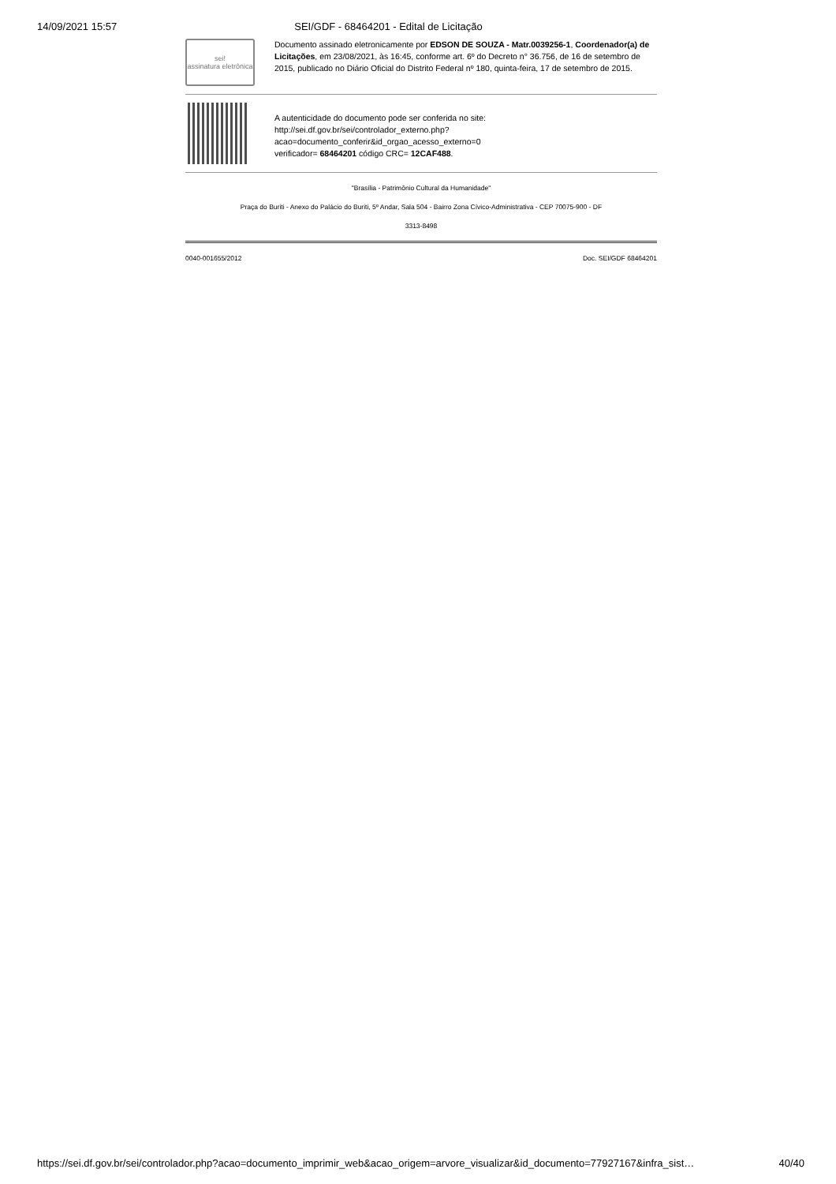14/09/2021 15:57 SEI/GDF - 68464201 - Edital de Licitação
sei!
assinatura eletrônica
Documento assinado eletronicamente por EDSON DE SOUZA - Matr.0039256-1, Coordenador(a) de Licitações, em 23/08/2021, às 16:45, conforme art. 6º do Decreto n° 36.756, de 16 de setembro de 2015, publicado no Diário Oficial do Distrito Federal nº 180, quinta-feira, 17 de setembro de 2015.
A autenticidade do documento pode ser conferida no site:
http://sei.df.gov.br/sei/controlador_externo.php?
acao=documento_conferir&id_orgao_acesso_externo=0
verificador= 68464201 código CRC= 12CAF488.
"Brasília - Patrimônio Cultural da Humanidade"
Praça do Buriti - Anexo do Palácio do Buriti, 5º Andar, Sala 504 - Bairro Zona Cívico-Administrativa - CEP 70075-900 - DF
3313-8498
0040-001655/2012 Doc. SEI/GDF 68464201
https://sei.df.gov.br/sei/controlador.php?acao=documento_imprimir_web&acao_origem=arvore_visualizar&id_documento=77927167&infra_sist… 40/40